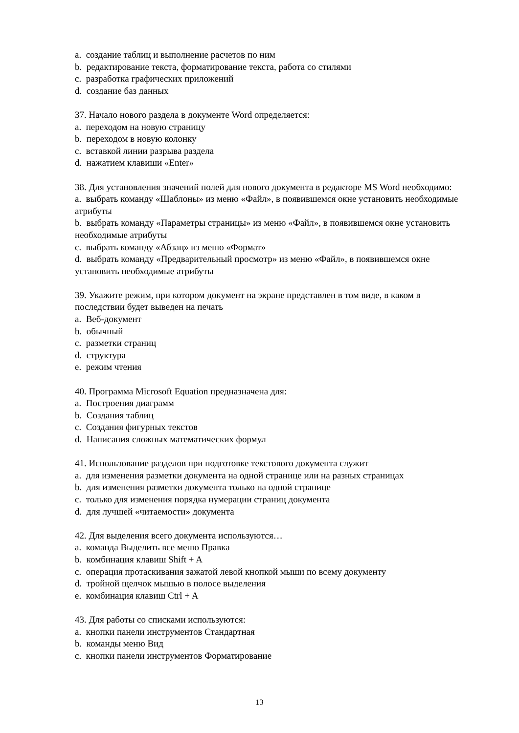a. создание таблиц и выполнение расчетов по ним
b. редактирование текста, форматирование текста, работа со стилями
c. разработка графических приложений
d. создание баз данных
37. Начало нового раздела в документе Word определяется:
a. переходом на новую страницу
b. переходом в новую колонку
c. вставкой линии разрыва раздела
d. нажатием клавиши «Enter»
38. Для установления значений полей для нового документа в редакторе MS Word необходимо:
a. выбрать команду «Шаблоны» из меню «Файл», в появившемся окне установить необходимые атрибуты
b. выбрать команду «Параметры страницы» из меню «Файл», в появившемся окне установить необходимые атрибуты
c. выбрать команду «Абзац» из меню «Формат»
d. выбрать команду «Предварительный просмотр» из меню «Файл», в появившемся окне установить необходимые атрибуты
39. Укажите режим, при котором документ на экране представлен в том виде, в каком в последствии будет выведен на печать
a. Веб-документ
b. обычный
c. разметки страниц
d. структура
e. режим чтения
40. Программа Microsoft Equation предназначена для:
a. Построения диаграмм
b. Создания таблиц
c. Создания фигурных текстов
d. Написания сложных математических формул
41. Использование разделов при подготовке текстового документа служит
a. для изменения разметки документа на одной странице или на разных страницах
b. для изменения разметки документа только на одной странице
c. только для изменения порядка нумерации страниц документа
d. для лучшей «читаемости» документа
42. Для выделения всего документа используются…
a. команда Выделить все меню Правка
b. комбинация клавиш Shift + A
c. операция протаскивания зажатой левой кнопкой мыши по всему документу
d. тройной щелчок мышью в полосе выделения
e. комбинация клавиш Ctrl + A
43. Для работы со списками используются:
a. кнопки панели инструментов Стандартная
b. команды меню Вид
c. кнопки панели инструментов Форматирование
13